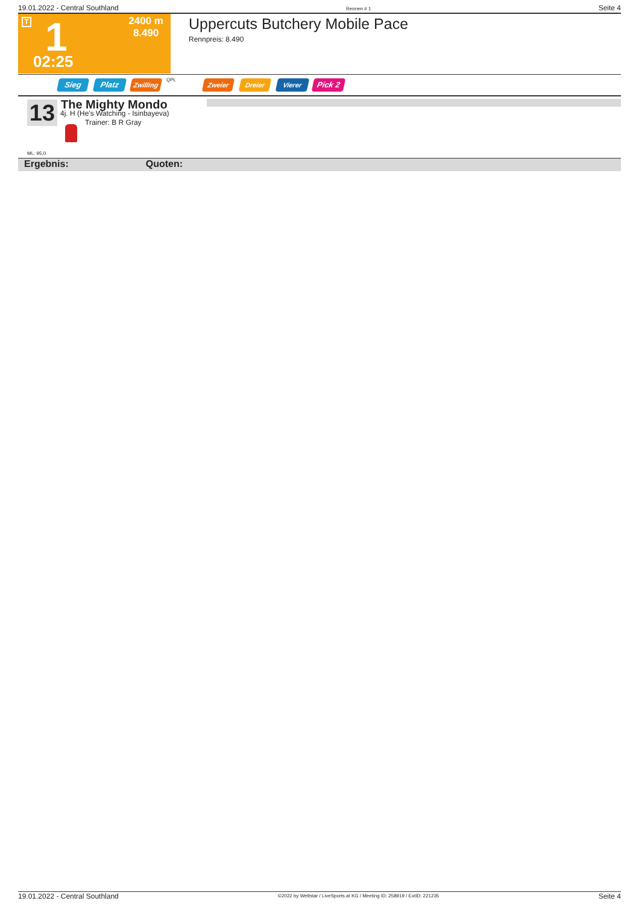19.01.2022 - Central Southland Rennen # 1 Seite 4
T 1 2400 m
8.490
02:25
Uppercuts Butchery Mobile Pace
Rennpreis: 8.490
Sieg Platz Zwilling QPL Zweier Dreier Vierer Pick 2
13 The Mighty Mondo
4j. H (He's Watching - Isinbayeva)
Trainer: B R Gray
ML: 95,0
Ergebnis: Quoten:
19.01.2022 - Central Southland ©2022 by Wettstar / LiveSports.at KG / Meeting ID: 258919 / ExtID: 221235 Seite 4